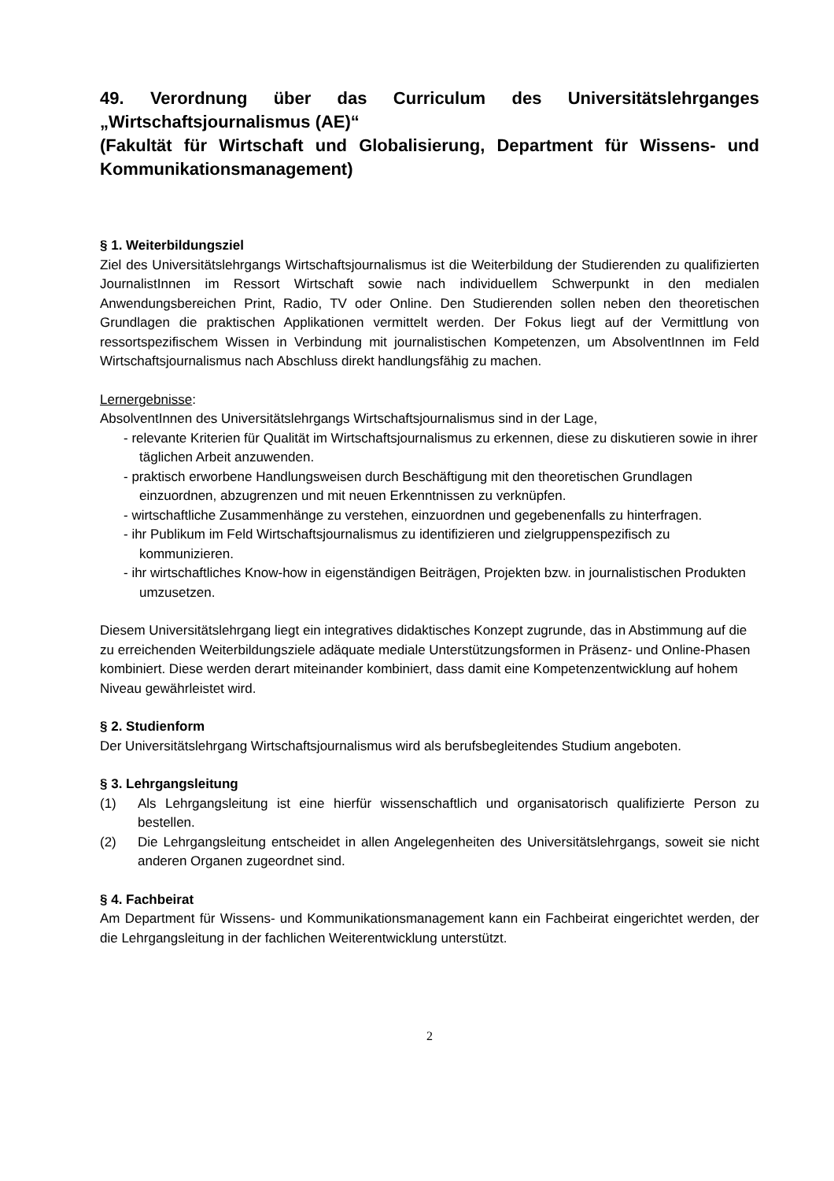49. Verordnung über das Curriculum des Universitätslehrganges „Wirtschaftsjournalismus (AE)“
(Fakultät für Wirtschaft und Globalisierung, Department für Wissens- und Kommunikationsmanagement)
§ 1. Weiterbildungsziel
Ziel des Universitätslehrgangs Wirtschaftsjournalismus ist die Weiterbildung der Studierenden zu qualifizierten JournalistInnen im Ressort Wirtschaft sowie nach individuellem Schwerpunkt in den medialen Anwendungsbereichen Print, Radio, TV oder Online. Den Studierenden sollen neben den theoretischen Grundlagen die praktischen Applikationen vermittelt werden. Der Fokus liegt auf der Vermittlung von ressortspezifischem Wissen in Verbindung mit journalistischen Kompetenzen, um AbsolventInnen im Feld Wirtschaftsjournalismus nach Abschluss direkt handlungsfähig zu machen.
Lernergebnisse:
AbsolventInnen des Universitätslehrgangs Wirtschaftsjournalismus sind in der Lage,
- relevante Kriterien für Qualität im Wirtschaftsjournalismus zu erkennen, diese zu diskutieren sowie in ihrer täglichen Arbeit anzuwenden.
- praktisch erworbene Handlungsweisen durch Beschäftigung mit den theoretischen Grundlagen einzuordnen, abzugrenzen und mit neuen Erkenntnissen zu verknüpfen.
- wirtschaftliche Zusammenhänge zu verstehen, einzuordnen und gegebenenfalls zu hinterfragen.
- ihr Publikum im Feld Wirtschaftsjournalismus zu identifizieren und zielgruppenspezifisch zu kommunizieren.
- ihr wirtschaftliches Know-how in eigenständigen Beiträgen, Projekten bzw. in journalistischen Produkten umzusetzen.
Diesem Universitätslehrgang liegt ein integratives didaktisches Konzept zugrunde, das in Abstimmung auf die zu erreichenden Weiterbildungsziele adäquate mediale Unterstützungsformen in Präsenz- und Online-Phasen kombiniert. Diese werden derart miteinander kombiniert, dass damit eine Kompetenzentwicklung auf hohem Niveau gewährleistet wird.
§ 2. Studienform
Der Universitätslehrgang Wirtschaftsjournalismus wird als berufsbegleitendes Studium angeboten.
§ 3. Lehrgangsleitung
(1) Als Lehrgangsleitung ist eine hierfür wissenschaftlich und organisatorisch qualifizierte Person zu bestellen.
(2) Die Lehrgangsleitung entscheidet in allen Angelegenheiten des Universitätslehrgangs, soweit sie nicht anderen Organen zugeordnet sind.
§ 4. Fachbeirat
Am Department für Wissens- und Kommunikationsmanagement kann ein Fachbeirat eingerichtet werden, der die Lehrgangsleitung in der fachlichen Weiterentwicklung unterstützt.
2